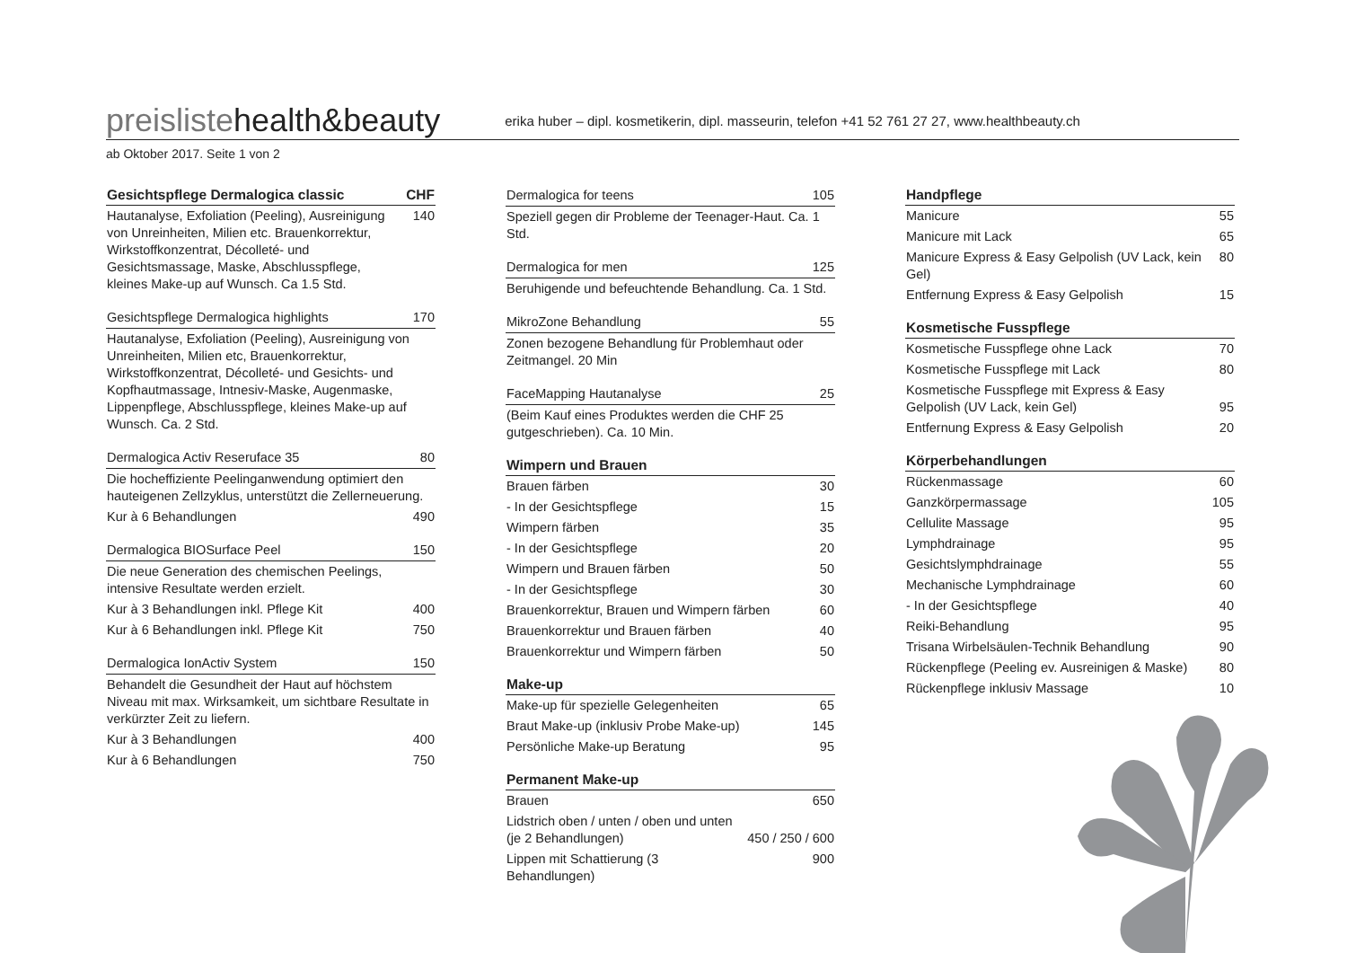preislistehealth&beauty
erika huber – dipl. kosmetikerin, dipl. masseurin, telefon +41 52 761 27 27, www.healthbeauty.ch
ab Oktober 2017. Seite 1 von 2
| Gesichtspflege Dermalogica classic | CHF |
| --- | --- |
| Hautanalyse, Exfoliation (Peeling), Ausreinigung von Unreinheiten, Milien etc. Brauenkorrektur, Wirkstoffkonzentrat, Décolleté- und Gesichtsmassage, Maske, Abschlusspflege, kleines Make-up auf Wunsch. Ca 1.5 Std. | 140 |
| Gesichtspflege Dermalogica highlights | 170 |
| Hautanalyse, Exfoliation (Peeling), Ausreinigung von Unreinheiten, Milien etc, Brauenkorrektur, Wirkstoffkonzentrat, Décolleté- und Gesichts- und Kopfhautmassage, Intnesiv-Maske, Augenmaske, Lippenpflege, Abschlusspflege, kleines Make-up auf Wunsch. Ca. 2 Std. | |
| Dermalogica Activ Reseruface 35 | 80 |
| Die hocheffiziente Peelinganwendung optimiert den hauteigenen Zellzyklus, unterstützt die Zellerneuerung. | |
| Kur à 6 Behandlungen | 490 |
| Dermalogica BIOSurface Peel | 150 |
| Die neue Generation des chemischen Peelings, intensive Resultate werden erzielt. | |
| Kur à 3 Behandlungen inkl. Pflege Kit | 400 |
| Kur à 6 Behandlungen inkl. Pflege Kit | 750 |
| Dermalogica IonActiv System | 150 |
| Behandelt die Gesundheit der Haut auf höchstem Niveau mit max. Wirksamkeit, um sichtbare Resultate in verkürzter Zeit zu liefern. | |
| Kur à 3 Behandlungen | 400 |
| Kur à 6 Behandlungen | 750 |
| Dermalogica for teens | 105 |
| Speziell gegen dir Probleme der Teenager-Haut. Ca. 1 Std. | |
| Dermalogica for men | 125 |
| Beruhigende und befeuchtende Behandlung. Ca. 1 Std. | |
| MikroZone Behandlung | 55 |
| Zonen bezogene Behandlung für Problemhaut oder Zeitmangel. 20 Min | |
| FaceMapping Hautanalyse | 25 |
| (Beim Kauf eines Produktes werden die CHF 25 gutgeschrieben). Ca. 10 Min. | |
| Wimpern und Brauen | |
| --- | --- |
| Brauen färben | 30 |
| - In der Gesichtspflege | 15 |
| Wimpern färben | 35 |
| - In der Gesichtspflege | 20 |
| Wimpern und Brauen färben | 50 |
| - In der Gesichtspflege | 30 |
| Brauenkorrektur, Brauen und Wimpern färben | 60 |
| Brauenkorrektur und Brauen färben | 40 |
| Brauenkorrektur und Wimpern färben | 50 |
| Make-up | |
| --- | --- |
| Make-up für spezielle Gelegenheiten | 65 |
| Braut Make-up (inklusiv Probe Make-up) | 145 |
| Persönliche Make-up Beratung | 95 |
| Permanent Make-up | |
| --- | --- |
| Brauen | 650 |
| Lidstrich oben / unten / oben und unten (je 2 Behandlungen) | 450 / 250 / 600 |
| Lippen mit Schattierung (3 Behandlungen) | 900 |
| Handpflege | |
| --- | --- |
| Manicure | 55 |
| Manicure mit Lack | 65 |
| Manicure Express & Easy Gelpolish (UV Lack, kein Gel) | 80 |
| Entfernung Express & Easy Gelpolish | 15 |
| Kosmetische Fusspflege | |
| --- | --- |
| Kosmetische Fusspflege ohne Lack | 70 |
| Kosmetische Fusspflege mit Lack | 80 |
| Kosmetische Fusspflege mit Express & Easy Gelpolish (UV Lack, kein Gel) | 95 |
| Entfernung Express & Easy Gelpolish | 20 |
| Körperbehandlungen | |
| --- | --- |
| Rückenmassage | 60 |
| Ganzkörpermassage | 105 |
| Cellulite Massage | 95 |
| Lymphdrainage | 95 |
| Gesichtslymphdrainage | 55 |
| Mechanische Lymphdrainage | 60 |
| - In der Gesichtspflege | 40 |
| Reiki-Behandlung | 95 |
| Trisana Wirbelsäulen-Technik Behandlung | 90 |
| Rückenpflege (Peeling ev. Ausreinigen & Maske) | 80 |
| Rückenpflege inklusiv Massage | 10 |